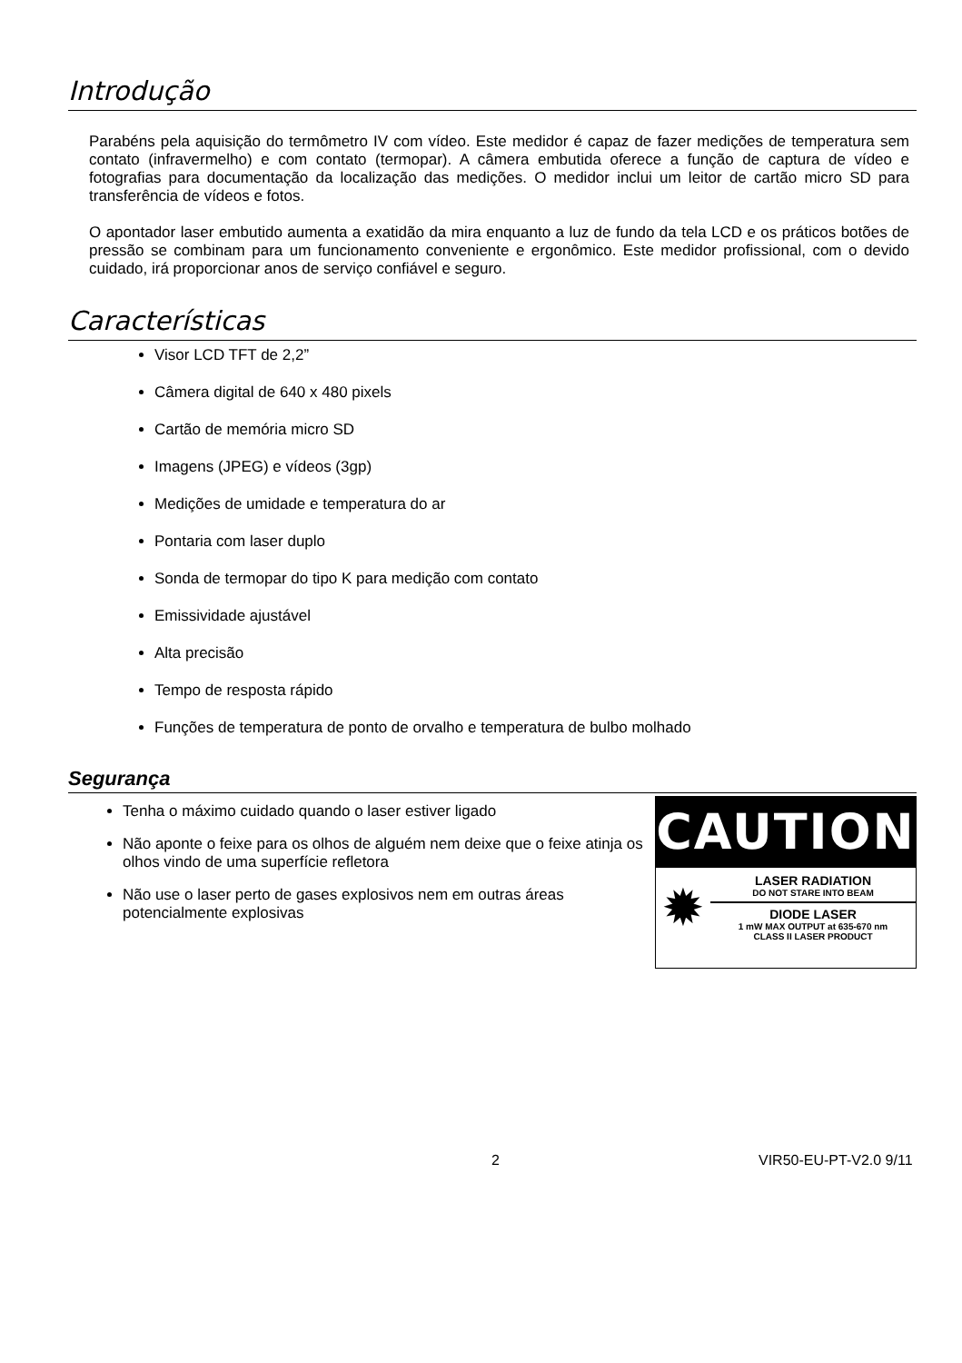Introdução
Parabéns pela aquisição do termômetro IV com vídeo. Este medidor é capaz de fazer medições de temperatura sem contato (infravermelho) e com contato (termopar). A câmera embutida oferece a função de captura de vídeo e fotografias para documentação da localização das medições. O medidor inclui um leitor de cartão micro SD para transferência de vídeos e fotos.
O apontador laser embutido aumenta a exatidão da mira enquanto a luz de fundo da tela LCD e os práticos botões de pressão se combinam para um funcionamento conveniente e ergonômico. Este medidor profissional, com o devido cuidado, irá proporcionar anos de serviço confiável e seguro.
Características
Visor LCD TFT de 2,2”
Câmera digital de 640 x 480 pixels
Cartão de memória micro SD
Imagens (JPEG) e vídeos (3gp)
Medições de umidade e temperatura do ar
Pontaria com laser duplo
Sonda de termopar do tipo K para medição com contato
Emissividade ajustável
Alta precisão
Tempo de resposta rápido
Funções de temperatura de ponto de orvalho e temperatura de bulbo molhado
Segurança
Tenha o máximo cuidado quando o laser estiver ligado
Não aponte o feixe para os olhos de alguém nem deixe que o feixe atinja os olhos vindo de uma superfície refletora
Não use o laser perto de gases explosivos nem em outras áreas potencialmente explosivas
CAUTION
✹
LASER RADIATION
DO NOT STARE INTO BEAM
DIODE LASER
1 mW MAX OUTPUT at 635-670 nm
CLASS II LASER PRODUCT
2 VIR50-EU-PT-V2.0 9/11